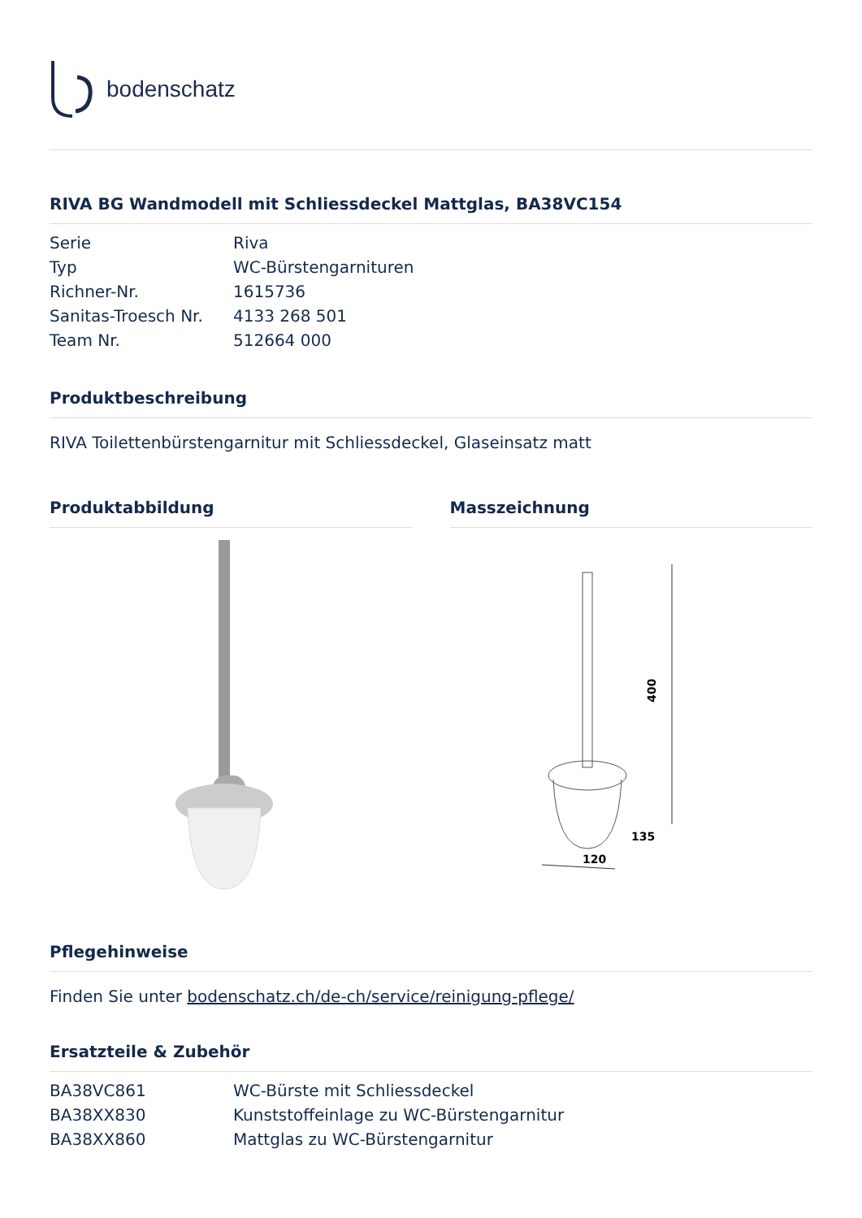bodenschatz
RIVA BG Wandmodell mit Schliessdeckel Mattglas, BA38VC154
| Serie | Riva |
| Typ | WC-Bürstengarnituren |
| Richner-Nr. | 1615736 |
| Sanitas-Troesch Nr. | 4133 268 501 |
| Team Nr. | 512664 000 |
Produktbeschreibung
RIVA Toilettenbürstengarnitur mit Schliessdeckel, Glaseinsatz matt
Produktabbildung Masszeichnung
400
120
135
Pflegehinweise
Finden Sie unter bodenschatz.ch/de-ch/service/reinigung-pflege/
Ersatzteile & Zubehör
| BA38VC861 | WC-Bürste mit Schliessdeckel |
| BA38XX830 | Kunststoffeinlage zu WC-Bürstengarnitur |
| BA38XX860 | Mattglas zu WC-Bürstengarnitur |